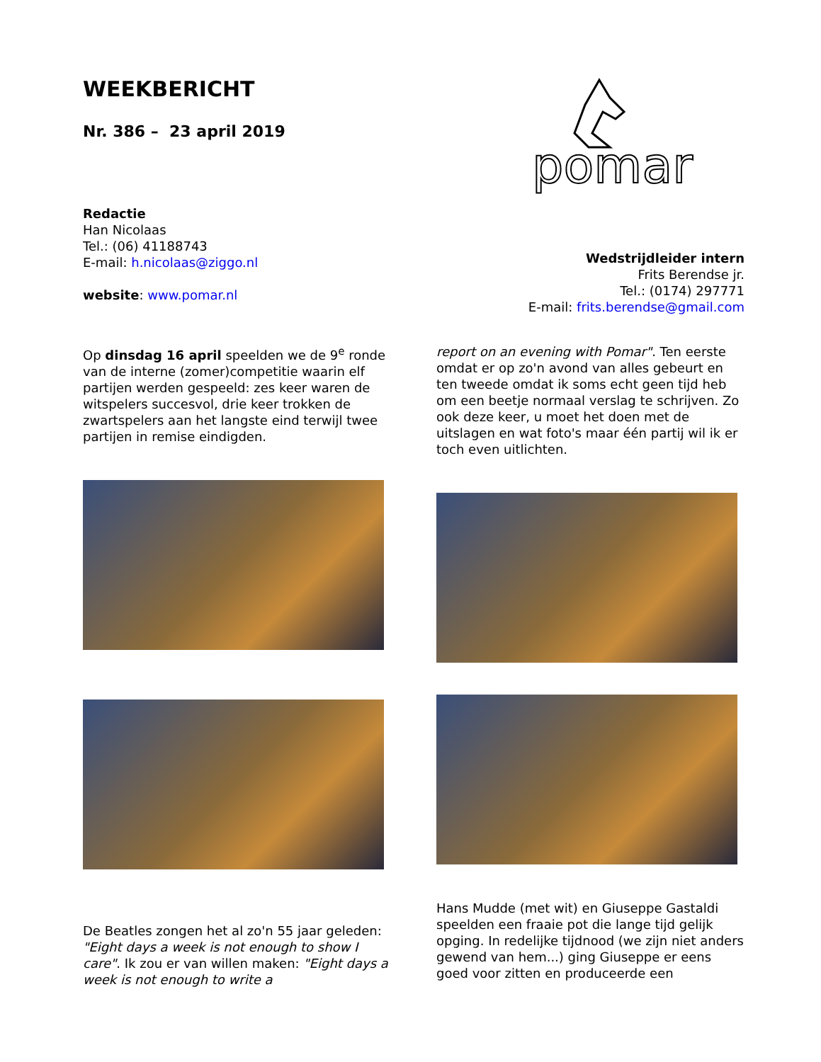WEEKBERICHT
Nr. 386 – 23 april 2019
Redactie
Han Nicolaas
Tel.: (06) 41188743
E-mail: h.nicolaas@ziggo.nl
website: www.pomar.nl
pomar
Wedstrijdleider intern
Frits Berendse jr.
Tel.: (0174) 297771
E-mail: frits.berendse@gmail.com
Op dinsdag 16 april speelden we de 9<sup>e</sup> ronde van de interne (zomer)competitie waarin elf partijen werden gespeeld: zes keer waren de witspelers succesvol, drie keer trokken de zwartspelers aan het langste eind terwijl twee partijen in remise eindigden.
De Beatles zongen het al zo'n 55 jaar geleden: "Eight days a week is not enough to show I care". Ik zou er van willen maken: "Eight days a week is not enough to write a
report on an evening with Pomar". Ten eerste omdat er op zo'n avond van alles gebeurt en ten tweede omdat ik soms echt geen tijd heb om een beetje normaal verslag te schrijven. Zo ook deze keer, u moet het doen met de uitslagen en wat foto's maar één partij wil ik er toch even uitlichten.
Hans Mudde (met wit) en Giuseppe Gastaldi speelden een fraaie pot die lange tijd gelijk opging. In redelijke tijdnood (we zijn niet anders gewend van hem...) ging Giuseppe er eens goed voor zitten en produceerde een